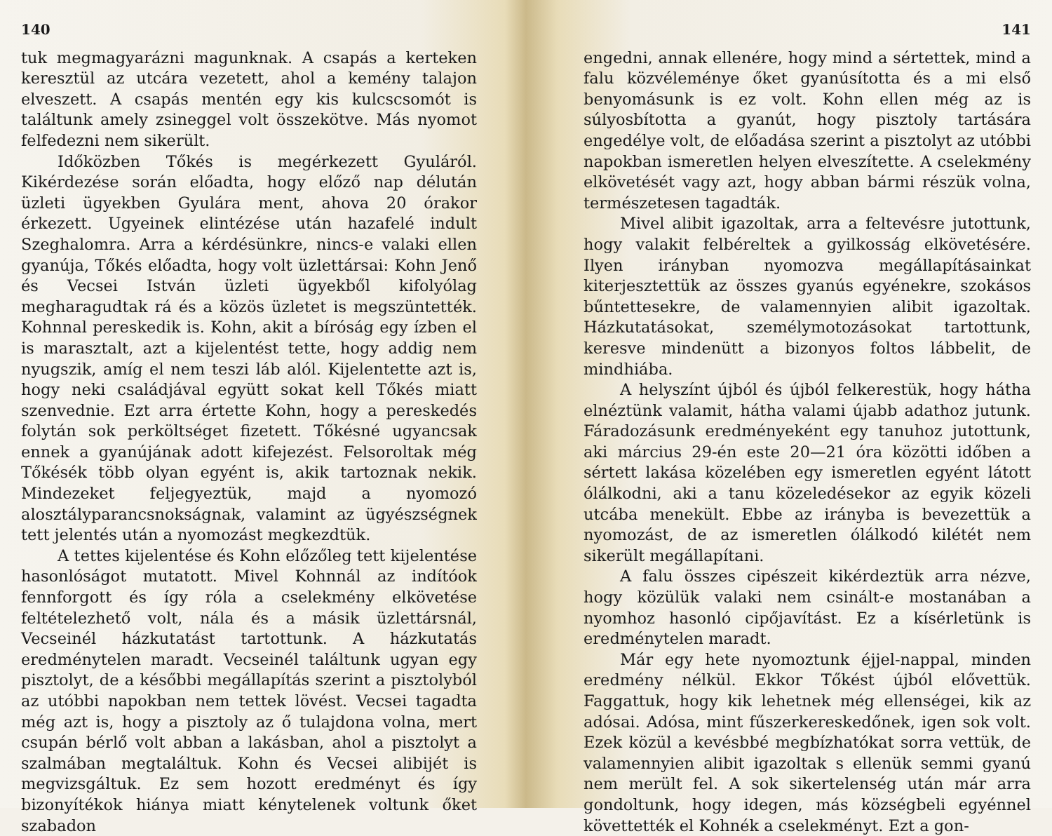140
tuk megmagyarázni magunknak. A csapás a kerteken keresztül az utcára vezetett, ahol a kemény talajon elveszett. A csapás mentén egy kis kulcscsomót is találtunk amely zsineggel volt összekötve. Más nyomot felfedezni nem sikerült.
Időközben Tőkés is megérkezett Gyuláról. Kikérdezése során előadta, hogy előző nap délután üzleti ügyekben Gyulára ment, ahova 20 órakor érkezett. Ugyeinek elintézése után hazafelé indult Szeghalomra. Arra a kérdésünkre, nincs-e valaki ellen gyanúja, Tőkés előadta, hogy volt üzlettársai: Kohn Jenő és Vecsei István üzleti ügyekből kifolyólag megharagudtak rá és a közös üzletet is megszüntették. Kohnnal pereskedik is. Kohn, akit a bíróság egy ízben el is marasztalt, azt a kijelentést tette, hogy addig nem nyugszik, amíg el nem teszi láb alól. Kijelentette azt is, hogy neki családjával együtt sokat kell Tőkés miatt szenvednie. Ezt arra értette Kohn, hogy a pereskedés folytán sok perköltséget fizetett. Tőkésné ugyancsak ennek a gyanújának adott kifejezést. Felsoroltak még Tőkésék több olyan egyént is, akik tartoznak nekik. Mindezeket feljegyeztük, majd a nyomozó alosztályparancsnokságnak, valamint az ügyészségnek tett jelentés után a nyomozást megkezdtük.
A tettes kijelentése és Kohn előzőleg tett kijelentése hasonlóságot mutatott. Mivel Kohnnál az indítóok fennforgott és így róla a cselekmény elkövetése feltételezhető volt, nála és a másik üzlettársnál, Vecseinél házkutatást tartottunk. A házkutatás eredménytelen maradt. Vecseinél találtunk ugyan egy pisztolyt, de a későbbi megállapítás szerint a pisztolyból az utóbbi napokban nem tettek lövést. Vecsei tagadta még azt is, hogy a pisztoly az ő tulajdona volna, mert csupán bérlő volt abban a lakásban, ahol a pisztolyt a szalmában megtaláltuk. Kohn és Vecsei alibijét is megvizsgáltuk. Ez sem hozott eredményt és így bizonyítékok hiánya miatt kénytelenek voltunk őket szabadon
141
engedni, annak ellenére, hogy mind a sértettek, mind a falu közvéleménye őket gyanúsította és a mi első benyomásunk is ez volt. Kohn ellen még az is súlyosbította a gyanút, hogy pisztoly tartására engedélye volt, de előadása szerint a pisztolyt az utóbbi napokban ismeretlen helyen elveszítette. A cselekmény elkövetését vagy azt, hogy abban bármi részük volna, természetesen tagadták.
Mivel alibit igazoltak, arra a feltevésre jutottunk, hogy valakit felbéreltek a gyilkosság elkövetésére. Ilyen irányban nyomozva megállapításainkat kiterjesztettük az összes gyanús egyénekre, szokásos bűntettesekre, de valamennyien alibit igazoltak. Házkutatásokat, személymotozásokat tartottunk, keresve mindenütt a bizonyos foltos lábbelit, de mindhiába.
A helyszínt újból és újból felkerestük, hogy hátha elnéztünk valamit, hátha valami újabb adathoz jutunk. Fáradozásunk eredményeként egy tanuhoz jutottunk, aki március 29-én este 20—21 óra közötti időben a sértett lakása közelében egy ismeretlen egyént látott ólálkodni, aki a tanu közeledésekor az egyik közeli utcába menekült. Ebbe az irányba is bevezettük a nyomozást, de az ismeretlen ólálkodó kilétét nem sikerült megállapítani.
A falu összes cipészeit kikérdeztük arra nézve, hogy közülük valaki nem csinált-e mostanában a nyomhoz hasonló cipőjavítást. Ez a kísérletünk is eredménytelen maradt.
Már egy hete nyomoztunk éjjel-nappal, minden eredmény nélkül. Ekkor Tőkést újból elővettük. Faggattuk, hogy kik lehetnek még ellenségei, kik az adósai. Adósa, mint fűszerkereskedőnek, igen sok volt. Ezek közül a kevésbbé megbízhatókat sorra vettük, de valamennyien alibit igazoltak s ellenük semmi gyanú nem merült fel. A sok sikertelenség után már arra gondoltunk, hogy idegen, más községbeli egyénnel követtették el Kohnék a cselekményt. Ezt a gon-